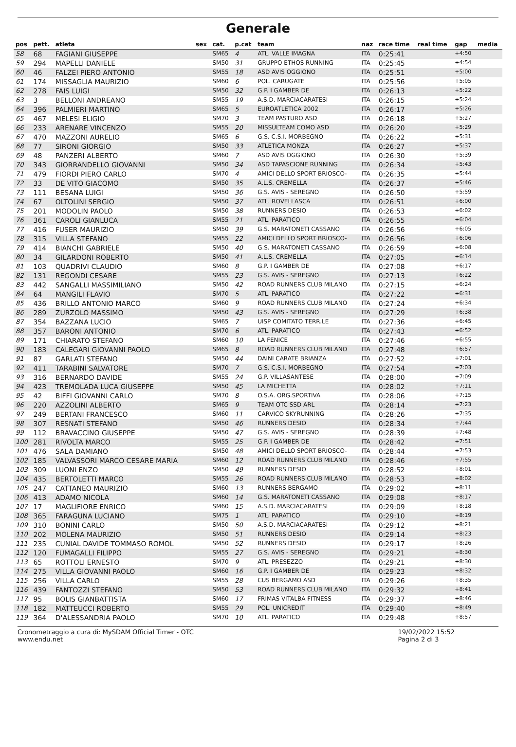Generale
| pos | pett. | atleta | sex | cat. | p.cat | team | naz | race time | real time | gap | media |
| --- | --- | --- | --- | --- | --- | --- | --- | --- | --- | --- | --- |
| 58 | 68 | FAGIANI GIUSEPPE | | SM65 | 4 | ATL. VALLE IMAGNA | ITA | 0:25:41 | | +4:50 | |
| 59 | 294 | MAPELLI DANIELE | | SM50 | 31 | GRUPPO ETHOS RUNNING | ITA | 0:25:45 | | +4:54 | |
| 60 | 46 | FALZEI PIERO ANTONIO | | SM55 | 18 | ASD AVIS OGGIONO | ITA | 0:25:51 | | +5:00 | |
| 61 | 174 | MISSAGLIA MAURIZIO | | SM60 | 6 | POL. CARUGATE | ITA | 0:25:56 | | +5:05 | |
| 62 | 278 | FAIS LUIGI | | SM50 | 32 | G.P. I GAMBER DE | ITA | 0:26:13 | | +5:22 | |
| 63 | 3 | BELLONI ANDREANO | | SM55 | 19 | A.S.D. MARCIACARATESI | ITA | 0:26:15 | | +5:24 | |
| 64 | 396 | PALMIERI MARTINO | | SM65 | 5 | EUROATLETICA 2002 | ITA | 0:26:17 | | +5:26 | |
| 65 | 467 | MELESI ELIGIO | | SM70 | 3 | TEAM PASTURO ASD | ITA | 0:26:18 | | +5:27 | |
| 66 | 233 | ARENARE VINCENZO | | SM55 | 20 | MISSULTEAM COMO ASD | ITA | 0:26:20 | | +5:29 | |
| 67 | 470 | MAZZONI AURELIO | | SM65 | 6 | G.S. C.S.I. MORBEGNO | ITA | 0:26:22 | | +5:31 | |
| 68 | 77 | SIRONI GIORGIO | | SM50 | 33 | ATLETICA MONZA | ITA | 0:26:27 | | +5:37 | |
| 69 | 48 | PANZERI ALBERTO | | SM60 | 7 | ASD AVIS OGGIONO | ITA | 0:26:30 | | +5:39 | |
| 70 | 343 | GIORRANDELLO GIOVANNI | | SM50 | 34 | ASD TAPASCIONE RUNNING | ITA | 0:26:34 | | +5:43 | |
| 71 | 479 | FIORDI PIERO CARLO | | SM70 | 4 | AMICI DELLO SPORT BRIOSCO- | ITA | 0:26:35 | | +5:44 | |
| 72 | 33 | DE VITO GIACOMO | | SM50 | 35 | A.L.S. CREMELLA | ITA | 0:26:37 | | +5:46 | |
| 73 | 111 | BESANA LUIGI | | SM50 | 36 | G.S. AVIS - SEREGNO | ITA | 0:26:50 | | +5:59 | |
| 74 | 67 | OLTOLINI SERGIO | | SM50 | 37 | ATL. ROVELLASCA | ITA | 0:26:51 | | +6:00 | |
| 75 | 201 | MODOLIN PAOLO | | SM50 | 38 | RUNNERS DESIO | ITA | 0:26:53 | | +6:02 | |
| 76 | 361 | CAROLI GIANLUCA | | SM55 | 21 | ATL. PARATICO | ITA | 0:26:55 | | +6:04 | |
| 77 | 416 | FUSER MAURIZIO | | SM50 | 39 | G.S. MARATONETI CASSANO | ITA | 0:26:56 | | +6:05 | |
| 78 | 315 | VILLA STEFANO | | SM55 | 22 | AMICI DELLO SPORT BRIOSCO- | ITA | 0:26:56 | | +6:06 | |
| 79 | 414 | BIANCHI GABRIELE | | SM50 | 40 | G.S. MARATONETI CASSANO | ITA | 0:26:59 | | +6:08 | |
| 80 | 34 | GILARDONI ROBERTO | | SM50 | 41 | A.L.S. CREMELLA | ITA | 0:27:05 | | +6:14 | |
| 81 | 103 | QUADRIVI CLAUDIO | | SM60 | 8 | G.P. I GAMBER DE | ITA | 0:27:08 | | +6:17 | |
| 82 | 131 | REGONDI CESARE | | SM55 | 23 | G.S. AVIS - SEREGNO | ITA | 0:27:13 | | +6:22 | |
| 83 | 442 | SANGALLI MASSIMILIANO | | SM50 | 42 | ROAD RUNNERS CLUB MILANO | ITA | 0:27:15 | | +6:24 | |
| 84 | 64 | MANGILI FLAVIO | | SM70 | 5 | ATL. PARATICO | ITA | 0:27:22 | | +6:31 | |
| 85 | 436 | BRILLO ANTONIO MARCO | | SM60 | 9 | ROAD RUNNERS CLUB MILANO | ITA | 0:27:24 | | +6:34 | |
| 86 | 289 | ZURZOLO MASSIMO | | SM50 | 43 | G.S. AVIS - SEREGNO | ITA | 0:27:29 | | +6:38 | |
| 87 | 354 | BAZZANA LUCIO | | SM65 | 7 | UISP COMITATO TERR.LE | ITA | 0:27:36 | | +6:45 | |
| 88 | 357 | BARONI ANTONIO | | SM70 | 6 | ATL. PARATICO | ITA | 0:27:43 | | +6:52 | |
| 89 | 171 | CHIARATO STEFANO | | SM60 | 10 | LA FENICE | ITA | 0:27:46 | | +6:55 | |
| 90 | 183 | CALEGARI GIOVANNI PAOLO | | SM65 | 8 | ROAD RUNNERS CLUB MILANO | ITA | 0:27:48 | | +6:57 | |
| 91 | 87 | GARLATI STEFANO | | SM50 | 44 | DAINI CARATE BRIANZA | ITA | 0:27:52 | | +7:01 | |
| 92 | 411 | TARABINI SALVATORE | | SM70 | 7 | G.S. C.S.I. MORBEGNO | ITA | 0:27:54 | | +7:03 | |
| 93 | 316 | BERNARDO DAVIDE | | SM55 | 24 | G.P. VILLASANTESE | ITA | 0:28:00 | | +7:09 | |
| 94 | 423 | TREMOLADA LUCA GIUSEPPE | | SM50 | 45 | LA MICHETTA | ITA | 0:28:02 | | +7:11 | |
| 95 | 42 | BIFFI GIOVANNI CARLO | | SM70 | 8 | O.S.A. ORG.SPORTIVA | ITA | 0:28:06 | | +7:15 | |
| 96 | 220 | AZZOLINI ALBERTO | | SM65 | 9 | TEAM OTC SSD ARL | ITA | 0:28:14 | | +7:23 | |
| 97 | 249 | BERTANI FRANCESCO | | SM60 | 11 | CARVICO SKYRUNNING | ITA | 0:28:26 | | +7:35 | |
| 98 | 307 | RESNATI STEFANO | | SM50 | 46 | RUNNERS DESIO | ITA | 0:28:34 | | +7:44 | |
| 99 | 112 | BRAVACCINO GIUSEPPE | | SM50 | 47 | G.S. AVIS - SEREGNO | ITA | 0:28:39 | | +7:48 | |
| 100 | 281 | RIVOLTA MARCO | | SM55 | 25 | G.P. I GAMBER DE | ITA | 0:28:42 | | +7:51 | |
| 101 | 476 | SALA DAMIANO | | SM50 | 48 | AMICI DELLO SPORT BRIOSCO- | ITA | 0:28:44 | | +7:53 | |
| 102 | 185 | VALVASSORI MARCO CESARE MARIA | | SM60 | 12 | ROAD RUNNERS CLUB MILANO | ITA | 0:28:46 | | +7:55 | |
| 103 | 309 | LUONI ENZO | | SM50 | 49 | RUNNERS DESIO | ITA | 0:28:52 | | +8:01 | |
| 104 | 435 | BERTOLETTI MARCO | | SM55 | 26 | ROAD RUNNERS CLUB MILANO | ITA | 0:28:53 | | +8:02 | |
| 105 | 247 | CATTANEO MAURIZIO | | SM60 | 13 | RUNNERS BERGAMO | ITA | 0:29:02 | | +8:11 | |
| 106 | 413 | ADAMO NICOLA | | SM60 | 14 | G.S. MARATONETI CASSANO | ITA | 0:29:08 | | +8:17 | |
| 107 | 17 | MAGLIFIORE ENRICO | | SM60 | 15 | A.S.D. MARCIACARATESI | ITA | 0:29:09 | | +8:18 | |
| 108 | 365 | FARAGUNA LUCIANO | | SM75 | 1 | ATL. PARATICO | ITA | 0:29:10 | | +8:19 | |
| 109 | 310 | BONINI CARLO | | SM50 | 50 | A.S.D. MARCIACARATESI | ITA | 0:29:12 | | +8:21 | |
| 110 | 202 | MOLENA MAURIZIO | | SM50 | 51 | RUNNERS DESIO | ITA | 0:29:14 | | +8:23 | |
| 111 | 235 | CUNIAL DAVIDE TOMMASO ROMOL | | SM50 | 52 | RUNNERS DESIO | ITA | 0:29:17 | | +8:26 | |
| 112 | 120 | FUMAGALLI FILIPPO | | SM55 | 27 | G.S. AVIS - SEREGNO | ITA | 0:29:21 | | +8:30 | |
| 113 | 65 | ROTTOLI ERNESTO | | SM70 | 9 | ATL. PRESEZZO | ITA | 0:29:21 | | +8:30 | |
| 114 | 275 | VILLA GIOVANNI PAOLO | | SM60 | 16 | G.P. I GAMBER DE | ITA | 0:29:23 | | +8:32 | |
| 115 | 256 | VILLA CARLO | | SM55 | 28 | CUS BERGAMO ASD | ITA | 0:29:26 | | +8:35 | |
| 116 | 439 | FANTOZZI STEFANO | | SM50 | 53 | ROAD RUNNERS CLUB MILANO | ITA | 0:29:32 | | +8:41 | |
| 117 | 95 | BOLIS GIANBATTISTA | | SM60 | 17 | FRIMAS VITALBA FITNESS | ITA | 0:29:37 | | +8:46 | |
| 118 | 182 | MATTEUCCI ROBERTO | | SM55 | 29 | POL. UNICREDIT | ITA | 0:29:40 | | +8:49 | |
| 119 | 364 | D'ALESSANDRIA PAOLO | | SM70 | 10 | ATL. PARATICO | ITA | 0:29:48 | | +8:57 | |
Cronometraggio a cura di: MySDAM Official Timer - OTC
www.endu.net
19/02/2022 15:52
Pagina 2 di 3